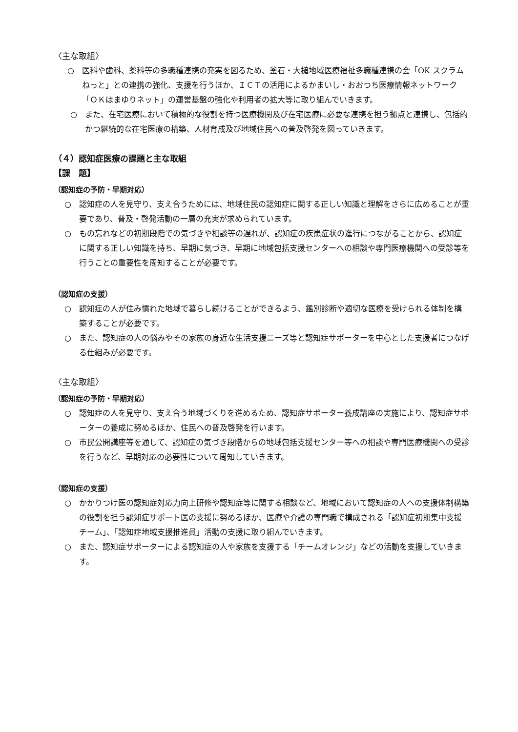〈主な取組〉
○　医科や歯科、薬科等の多職種連携の充実を図るため、釜石・大槌地域医療福祉多職種連携の会「OK スクラムねっと」との連携の強化、支援を行うほか、ＩＣＴの活用によるかまいし・おおつち医療情報ネットワーク「ＯＫはまゆりネット」の運営基盤の強化や利用者の拡大等に取り組んでいきます。
○　また、在宅医療において積極的な役割を持つ医療機関及び在宅医療に必要な連携を担う拠点と連携し、包括的かつ継続的な在宅医療の構築、人材育成及び地域住民への普及啓発を図っていきます。
（４）認知症医療の課題と主な取組
【課　題】
（認知症の予防・早期対応）
○　認知症の人を見守り、支え合うためには、地域住民の認知症に関する正しい知識と理解をさらに広めることが重要であり、普及・啓発活動の一層の充実が求められています。
○　もの忘れなどの初期段階での気づきや相談等の遅れが、認知症の疾患症状の進行につながることから、認知症に関する正しい知識を持ち、早期に気づき、早期に地域包括支援センターへの相談や専門医療機関への受診等を行うことの重要性を周知することが必要です。
（認知症の支援）
○　認知症の人が住み慣れた地域で暮らし続けることができるよう、鑑別診断や適切な医療を受けられる体制を構築することが必要です。
○　また、認知症の人の悩みやその家族の身近な生活支援ニーズ等と認知症サポーターを中心とした支援者につなげる仕組みが必要です。
〈主な取組〉
（認知症の予防・早期対応）
○　認知症の人を見守り、支え合う地域づくりを進めるため、認知症サポーター養成講座の実施により、認知症サポーターの養成に努めるほか、住民への普及啓発を行います。
○　市民公開講座等を通して、認知症の気づき段階からの地域包括支援センター等への相談や専門医療機関への受診を行うなど、早期対応の必要性について周知していきます。
（認知症の支援）
○　かかりつけ医の認知症対応力向上研修や認知症等に関する相談など、地域において認知症の人への支援体制構築の役割を担う認知症サポート医の支援に努めるほか、医療や介護の専門職で構成される「認知症初期集中支援チーム」、「認知症地域支援推進員」活動の支援に取り組んでいきます。
○　また、認知症サポーターによる認知症の人や家族を支援する「チームオレンジ」などの活動を支援していきます。